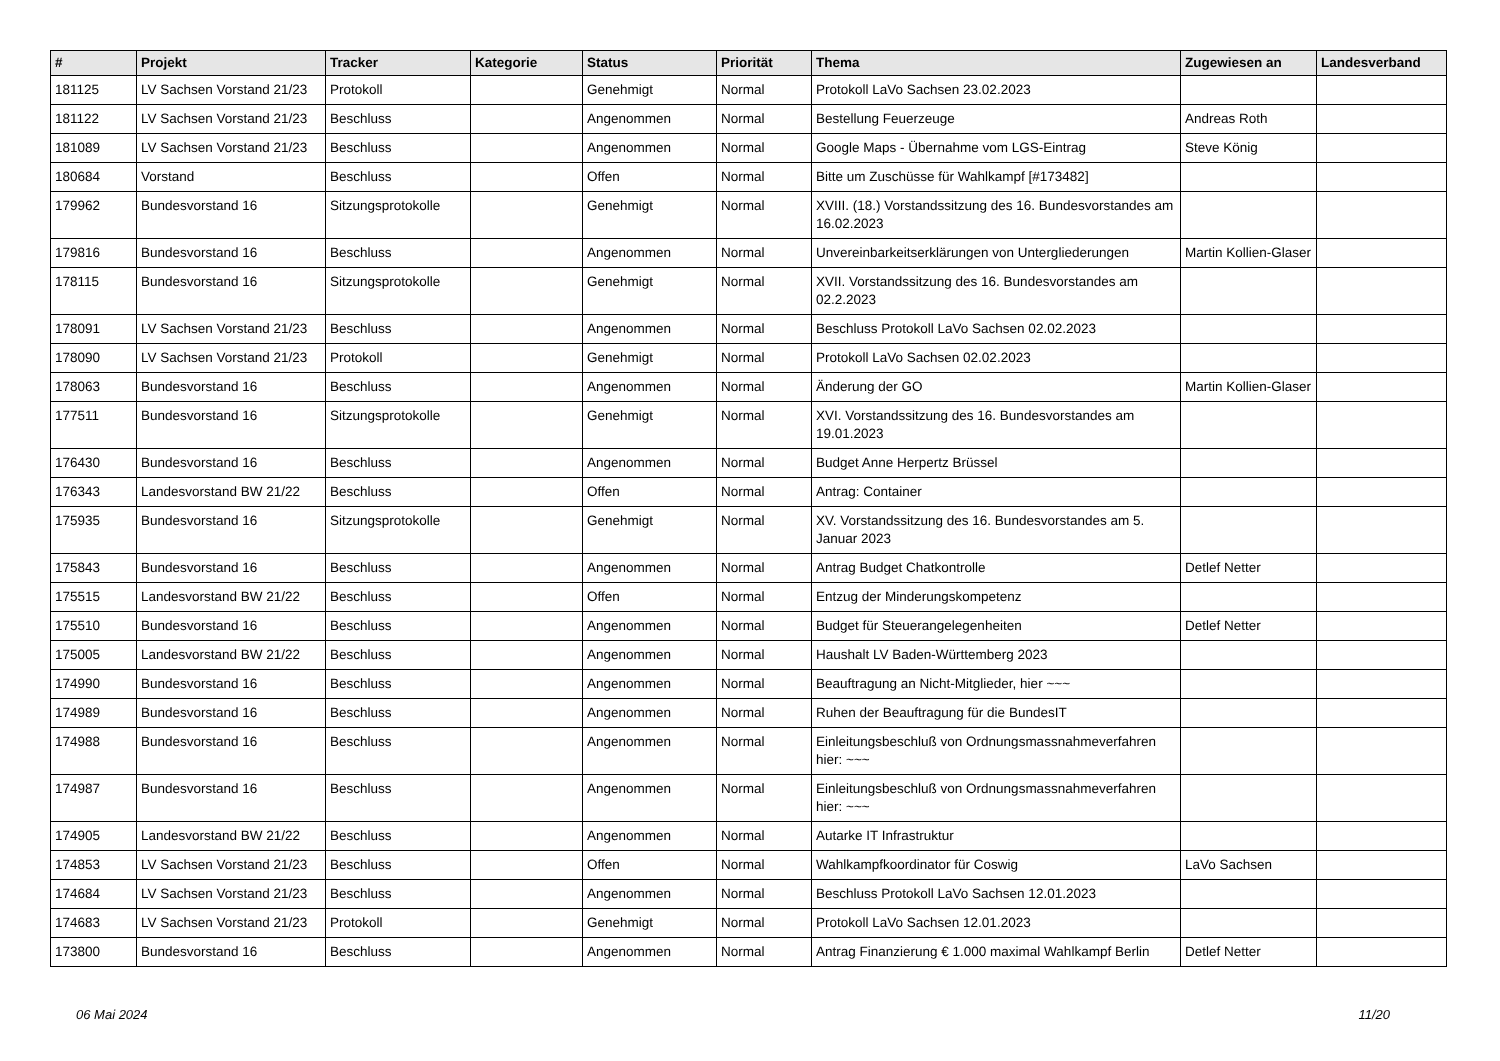| # | Projekt | Tracker | Kategorie | Status | Priorität | Thema | Zugewiesen an | Landesverband |
| --- | --- | --- | --- | --- | --- | --- | --- | --- |
| 181125 | LV Sachsen Vorstand 21/23 | Protokoll | | Genehmigt | Normal | Protokoll LaVo Sachsen 23.02.2023 | | |
| 181122 | LV Sachsen Vorstand 21/23 | Beschluss | | Angenommen | Normal | Bestellung Feuerzeuge | Andreas Roth | |
| 181089 | LV Sachsen Vorstand 21/23 | Beschluss | | Angenommen | Normal | Google Maps - Übernahme vom LGS-Eintrag | Steve König | |
| 180684 | Vorstand | Beschluss | | Offen | Normal | Bitte um Zuschüsse für Wahlkampf [#173482] | | |
| 179962 | Bundesvorstand 16 | Sitzungsprotokolle | | Genehmigt | Normal | XVIII. (18.) Vorstandssitzung des 16. Bundesvorstandes am 16.02.2023 | | |
| 179816 | Bundesvorstand 16 | Beschluss | | Angenommen | Normal | Unvereinbarkeitserklärungen von Untergliederungen | Martin Kollien-Glaser | |
| 178115 | Bundesvorstand 16 | Sitzungsprotokolle | | Genehmigt | Normal | XVII. Vorstandssitzung des 16. Bundesvorstandes am 02.2.2023 | | |
| 178091 | LV Sachsen Vorstand 21/23 | Beschluss | | Angenommen | Normal | Beschluss Protokoll LaVo Sachsen 02.02.2023 | | |
| 178090 | LV Sachsen Vorstand 21/23 | Protokoll | | Genehmigt | Normal | Protokoll LaVo Sachsen 02.02.2023 | | |
| 178063 | Bundesvorstand 16 | Beschluss | | Angenommen | Normal | Änderung der GO | Martin Kollien-Glaser | |
| 177511 | Bundesvorstand 16 | Sitzungsprotokolle | | Genehmigt | Normal | XVI. Vorstandssitzung des 16. Bundesvorstandes am 19.01.2023 | | |
| 176430 | Bundesvorstand 16 | Beschluss | | Angenommen | Normal | Budget Anne Herpertz Brüssel | | |
| 176343 | Landesvorstand BW 21/22 | Beschluss | | Offen | Normal | Antrag: Container | | |
| 175935 | Bundesvorstand 16 | Sitzungsprotokolle | | Genehmigt | Normal | XV. Vorstandssitzung des 16. Bundesvorstandes am 5. Januar 2023 | | |
| 175843 | Bundesvorstand 16 | Beschluss | | Angenommen | Normal | Antrag Budget Chatkontrolle | Detlef Netter | |
| 175515 | Landesvorstand BW 21/22 | Beschluss | | Offen | Normal | Entzug der Minderungskompetenz | | |
| 175510 | Bundesvorstand 16 | Beschluss | | Angenommen | Normal | Budget für Steuerangelegenheiten | Detlef Netter | |
| 175005 | Landesvorstand BW 21/22 | Beschluss | | Angenommen | Normal | Haushalt LV Baden-Württemberg 2023 | | |
| 174990 | Bundesvorstand 16 | Beschluss | | Angenommen | Normal | Beauftragung an Nicht-Mitglieder, hier ~~~ | | |
| 174989 | Bundesvorstand 16 | Beschluss | | Angenommen | Normal | Ruhen der Beauftragung für die BundesIT | | |
| 174988 | Bundesvorstand 16 | Beschluss | | Angenommen | Normal | Einleitungsbeschluß von Ordnungsmassnahmeverfahren hier: ~~~ | | |
| 174987 | Bundesvorstand 16 | Beschluss | | Angenommen | Normal | Einleitungsbeschluß von Ordnungsmassnahmeverfahren hier: ~~~ | | |
| 174905 | Landesvorstand BW 21/22 | Beschluss | | Angenommen | Normal | Autarke IT Infrastruktur | | |
| 174853 | LV Sachsen Vorstand 21/23 | Beschluss | | Offen | Normal | Wahlkampfkoordinator für Coswig | LaVo Sachsen | |
| 174684 | LV Sachsen Vorstand 21/23 | Beschluss | | Angenommen | Normal | Beschluss Protokoll LaVo Sachsen 12.01.2023 | | |
| 174683 | LV Sachsen Vorstand 21/23 | Protokoll | | Genehmigt | Normal | Protokoll LaVo Sachsen 12.01.2023 | | |
| 173800 | Bundesvorstand 16 | Beschluss | | Angenommen | Normal | Antrag Finanzierung € 1.000 maximal Wahlkampf Berlin | Detlef Netter | |
06 Mai 2024 11/20